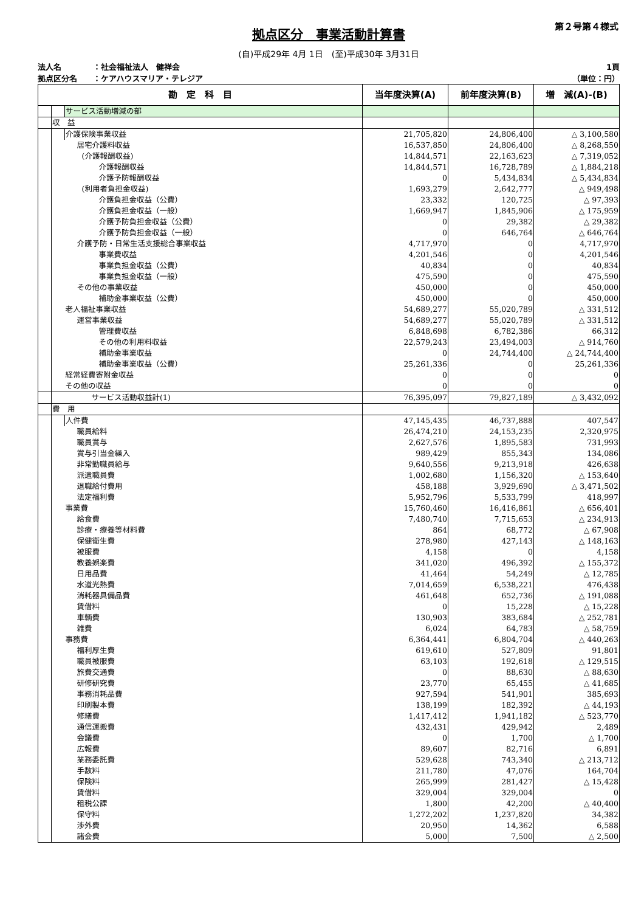第２号第４様式
拠点区分　事業活動計算書
(自)平成29年 4月 1日　(至)平成30年 3月31日
法人名　　　　：社会福祉法人　健祥会
拠点区分名　　：ケアハウスマリア・テレジア
1頁
（単位：円）
| 勘 定 科 目 | | | 当年度決算(A) | 前年度決算(B) | 増 減(A)-(B) |
| --- | --- | --- | --- | --- | --- |
| | | サービス活動増減の部 | | | |
| | 収 益 | | | | |
| | | 介護保険事業収益 | 21,705,820 | 24,806,400 | △ 3,100,580 |
| | | 居宅介護料収益 | 16,537,850 | 24,806,400 | △ 8,268,550 |
| | | (介護報酬収益) | 14,844,571 | 22,163,623 | △ 7,319,052 |
| | | 介護報酬収益 | 14,844,571 | 16,728,789 | △ 1,884,218 |
| | | 介護予防報酬収益 | 0 | 5,434,834 | △ 5,434,834 |
| | | (利用者負担金収益) | 1,693,279 | 2,642,777 | △ 949,498 |
| | | 介護負担金収益（公費） | 23,332 | 120,725 | △ 97,393 |
| | | 介護負担金収益（一般） | 1,669,947 | 1,845,906 | △ 175,959 |
| | | 介護予防負担金収益（公費） | 0 | 29,382 | △ 29,382 |
| | | 介護予防負担金収益（一般） | 0 | 646,764 | △ 646,764 |
| | | 介護予防・日常生活支援総合事業収益 | 4,717,970 | 0 | 4,717,970 |
| | | 事業費収益 | 4,201,546 | 0 | 4,201,546 |
| | | 事業負担金収益（公費） | 40,834 | 0 | 40,834 |
| | | 事業負担金収益（一般） | 475,590 | 0 | 475,590 |
| | | その他の事業収益 | 450,000 | 0 | 450,000 |
| | | 補助金事業収益（公費） | 450,000 | 0 | 450,000 |
| | | 老人福祉事業収益 | 54,689,277 | 55,020,789 | △ 331,512 |
| | | 運営事業収益 | 54,689,277 | 55,020,789 | △ 331,512 |
| | | 管理費収益 | 6,848,698 | 6,782,386 | 66,312 |
| | | その他の利用料収益 | 22,579,243 | 23,494,003 | △ 914,760 |
| | | 補助金事業収益 | 0 | 24,744,400 | △ 24,744,400 |
| | | 補助金事業収益（公費） | 25,261,336 | 0 | 25,261,336 |
| | | 経常経費寄附金収益 | 0 | 0 | 0 |
| | | その他の収益 | 0 | 0 | 0 |
| | | サービス活動収益計(1) | 76,395,097 | 79,827,189 | △ 3,432,092 |
| | 費 用 | | | | |
| | | 人件費 | 47,145,435 | 46,737,888 | 407,547 |
| | | 職員給料 | 26,474,210 | 24,153,235 | 2,320,975 |
| | | 職員賞与 | 2,627,576 | 1,895,583 | 731,993 |
| | | 賞与引当金繰入 | 989,429 | 855,343 | 134,086 |
| | | 非常勤職員給与 | 9,640,556 | 9,213,918 | 426,638 |
| | | 派遣職員費 | 1,002,680 | 1,156,320 | △ 153,640 |
| | | 退職給付費用 | 458,188 | 3,929,690 | △ 3,471,502 |
| | | 法定福利費 | 5,952,796 | 5,533,799 | 418,997 |
| | | 事業費 | 15,760,460 | 16,416,861 | △ 656,401 |
| | | 給食費 | 7,480,740 | 7,715,653 | △ 234,913 |
| | | 診療・療養等材料費 | 864 | 68,772 | △ 67,908 |
| | | 保健衛生費 | 278,980 | 427,143 | △ 148,163 |
| | | 被服費 | 4,158 | 0 | 4,158 |
| | | 教養娯楽費 | 341,020 | 496,392 | △ 155,372 |
| | | 日用品費 | 41,464 | 54,249 | △ 12,785 |
| | | 水道光熱費 | 7,014,659 | 6,538,221 | 476,438 |
| | | 消耗器具備品費 | 461,648 | 652,736 | △ 191,088 |
| | | 賃借料 | 0 | 15,228 | △ 15,228 |
| | | 車輌費 | 130,903 | 383,684 | △ 252,781 |
| | | 雑費 | 6,024 | 64,783 | △ 58,759 |
| | | 事務費 | 6,364,441 | 6,804,704 | △ 440,263 |
| | | 福利厚生費 | 619,610 | 527,809 | 91,801 |
| | | 職員被服費 | 63,103 | 192,618 | △ 129,515 |
| | | 旅費交通費 | 0 | 88,630 | △ 88,630 |
| | | 研修研究費 | 23,770 | 65,455 | △ 41,685 |
| | | 事務消耗品費 | 927,594 | 541,901 | 385,693 |
| | | 印刷製本費 | 138,199 | 182,392 | △ 44,193 |
| | | 修繕費 | 1,417,412 | 1,941,182 | △ 523,770 |
| | | 通信運搬費 | 432,431 | 429,942 | 2,489 |
| | | 会議費 | 0 | 1,700 | △ 1,700 |
| | | 広報費 | 89,607 | 82,716 | 6,891 |
| | | 業務委託費 | 529,628 | 743,340 | △ 213,712 |
| | | 手数料 | 211,780 | 47,076 | 164,704 |
| | | 保険料 | 265,999 | 281,427 | △ 15,428 |
| | | 賃借料 | 329,004 | 329,004 | 0 |
| | | 租税公課 | 1,800 | 42,200 | △ 40,400 |
| | | 保守料 | 1,272,202 | 1,237,820 | 34,382 |
| | | 渉外費 | 20,950 | 14,362 | 6,588 |
| | | 諸会費 | 5,000 | 7,500 | △ 2,500 |